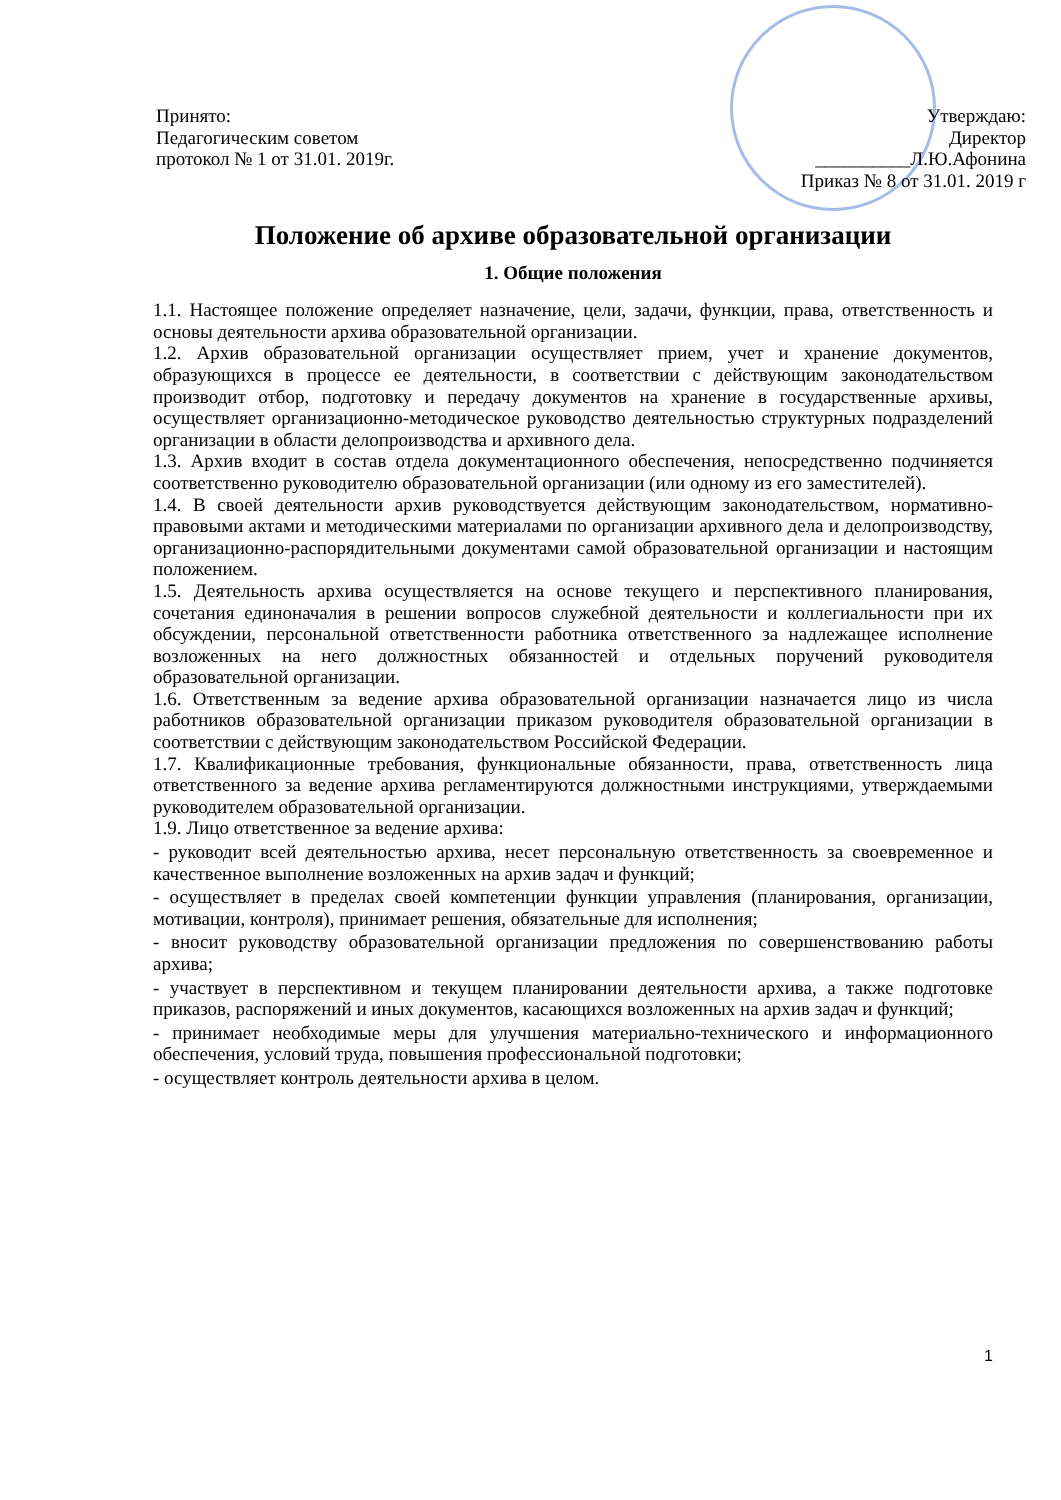Принято:
Педагогическим советом
протокол № 1 от 31.01. 2019г.
Утверждаю:
Директор
__________Л.Ю.Афонина
Приказ № 8 от 31.01. 2019 г
Положение об архиве образовательной организации
1. Общие положения
1.1. Настоящее положение определяет назначение, цели, задачи, функции, права, ответственность и основы деятельности архива образовательной организации.
1.2. Архив образовательной организации осуществляет прием, учет и хранение документов, образующихся в процессе ее деятельности, в соответствии с действующим законодательством производит отбор, подготовку и передачу документов на хранение в государственные архивы, осуществляет организационно-методическое руководство деятельностью структурных подразделений организации в области делопроизводства и архивного дела.
1.3. Архив входит в состав отдела документационного обеспечения, непосредственно подчиняется соответственно руководителю образовательной организации (или одному из его заместителей).
1.4. В своей деятельности архив руководствуется действующим законодательством, нормативно-правовыми актами и методическими материалами по организации архивного дела и делопроизводству, организационно-распорядительными документами самой образовательной организации и настоящим положением.
1.5. Деятельность архива осуществляется на основе текущего и перспективного планирования, сочетания единоначалия в решении вопросов служебной деятельности и коллегиальности при их обсуждении, персональной ответственности работника ответственного за надлежащее исполнение возложенных на него должностных обязанностей и отдельных поручений руководителя образовательной организации.
1.6. Ответственным за ведение архива образовательной организации назначается лицо из числа работников образовательной организации приказом руководителя образовательной организации в соответствии с действующим законодательством Российской Федерации.
1.7. Квалификационные требования, функциональные обязанности, права, ответственность лица ответственного за ведение архива регламентируются должностными инструкциями, утверждаемыми руководителем образовательной организации.
1.9. Лицо ответственное за ведение архива:
- руководит всей деятельностью архива, несет персональную ответственность за своевременное и качественное выполнение возложенных на архив задач и функций;
- осуществляет в пределах своей компетенции функции управления (планирования, организации, мотивации, контроля), принимает решения, обязательные для исполнения;
- вносит руководству образовательной организации предложения по совершенствованию работы архива;
- участвует в перспективном и текущем планировании деятельности архива, а также подготовке приказов, распоряжений и иных документов, касающихся возложенных на архив задач и функций;
- принимает необходимые меры для улучшения материально-технического и информационного обеспечения, условий труда, повышения профессиональной подготовки;
- осуществляет контроль деятельности архива в целом.
1